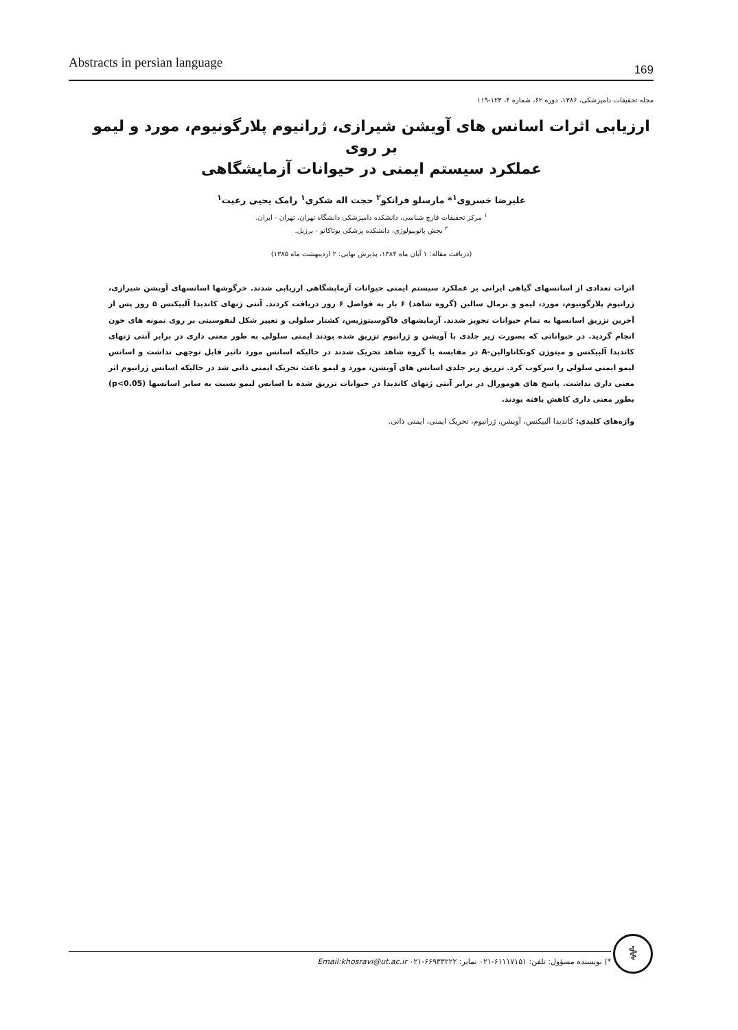Abstracts in persian language 169
مجله تحقیقات دامپزشکی، ۱۳۸۶، دوره ۶۲، شماره ۴، ۱۲۳-۱۱۹
ارزیابی اثرات اسانس های آویشن شیرازی، ژرانیوم پلارگونیوم، مورد و لیمو بر روی
عملکرد سیستم ایمنی در حیوانات آزمایشگاهی
علیرضا خسروی<sup>۱</sup>* مارسلو فرانکو<sup>۲</sup> حجت اله شکری<sup>۱</sup> رامک یحیی رعیت<sup>۱</sup>
<sup>۱</sup> مرکز تحقیقات قارچ شناسی، دانشکده دامپزشکی دانشگاه تهران، تهران - ایران.
<sup>۲</sup> بخش پاتوبیولوژی، دانشکده پزشکی بوتاکاتو - برزیل.
(دریافت مقاله: ۱ آبان ماه ۱۳۸۴، پذیرش نهایی: ۲ اردیبهشت ماه ۱۳۸۵)
اثرات تعدادی از اسانسهای گیاهی ایرانی بر عملکرد سیستم ایمنی حیوانات آزمایشگاهی ارزیابی شدند. خرگوشها اسانسهای آویشن شیرازی، ژرانیوم پلارگونیوم، مورد، لیمو و نرمال سالین (گروه شاهد) ۶ بار به فواصل ۶ روز دریافت کردند. آنتی ژنهای کاندیدا آلبیکنس ۵ روز پس از آخرین تزریق اسانسها به تمام حیوانات تجویز شدند. آزمایشهای فاگوسیتوزیس، کشتار سلولی و تغییر شکل لنفوسیتی بر روی نمونه های خون انجام گردید. در حیواناتی که بصورت زیر جلدی با آویشن و ژرانیوم تزریق شده بودند ایمنی سلولی به طور معنی داری در برابر آنتی ژنهای کاندیدا آلبیکنس و میتوژن کونکاناوالین-A در مقایسه با گروه شاهد تحریک شدند در حالیکه اسانس مورد تاثیر قابل توجهی نداشت و اسانس لیمو ایمنی سلولی را سرکوب کرد. تزریق زیر جلدی اسانس های آویشن، مورد و لیمو باعث تحریک ایمنی ذاتی شد در حالیکه اسانس ژرانیوم اثر معنی داری نداشت. پاسخ های هومورال در برابر آنتی ژنهای کاندیدا در حیوانات تزریق شده با اسانس لیمو نسبت به سایر اسانسها (p<0.05) بطور معنی داری کاهش یافته بودند.
واژه‌های کلیدی: کاندیدا آلبیکنس، آویشن، ژرانیوم، تحریک ایمنی، ایمنی ذاتی.
⚕
*) نویسنده مسؤول: تلفن: ۶۱۱۱۷۱۵۱-۰۲۱ نمابر: ۶۶۹۳۳۲۲۲-۰۲۱ Email:khosravi@ut.ac.ir